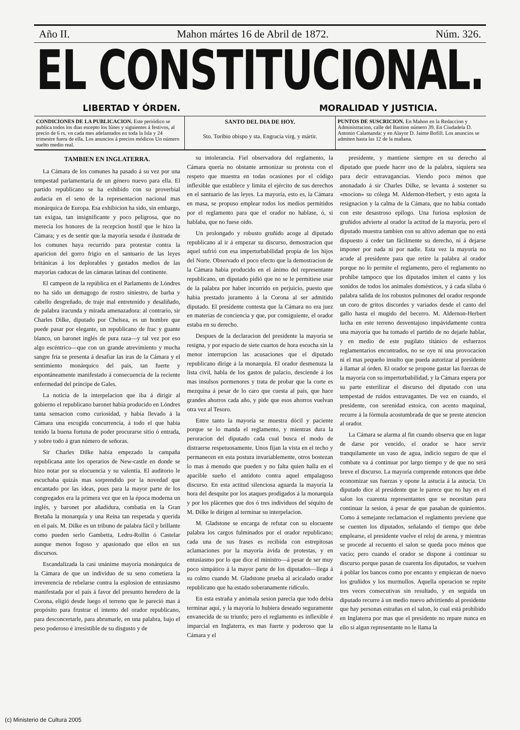Año II. Mahon mártes 16 de Abril de 1872. Núm. 326.
EL CONSTITUCIONAL.
LIBERTAD Y ÓRDEN. MORALIDAD Y JUSTICIA.
CONDICIONES DE LA PUBLICACION. Este periódico se publica todos los dias escepto los lúnes y siguientes á festivos, al precio de 6 rs. vn cada mes adelantados en toda la Isla y 24 trimestre fuera de ella. Los anuncios á precios módicos Un número suelto medio real.
SANTO DEL DIA DE HOY.
Sto. Toribio obispo y sta. Engracia virg. y mártir.
PUNTOS DE SUSCRICION. En Mahon en la Redaccion y Administracion, calle del Bastion número 39. En Ciudadela D. Antonio Calamanda: y en Alayor D. Jaime Bofill. Los anuncios se admiten hasta las 12 de la mañana.
TAMBIEN EN INGLATERRA.
La Cámara de los comunes ha pasado á su vez por una tempestad parlamentaria de un género nuevo para ella. El partido republicano se ha exhibido con su proverbial audacia en el seno de la representacion nacional mas monárquica de Europa. Esa exhibicion ha sido, sin embargo, tan exigua, tan insignificante y poco peligrosa, que no merecia los honores de la recepcion hostil que le hizo la Cámara; y es de sentir que la mayoría sesuda é ilustrada de los comunes haya recurrido para protestar contra la aparicion del gorro frigio en el santuario de las leyes británicas á los deplorables y gastados medios de las mayorías caducas de las cámaras latinas del continente.
El campeon de la república en el Parlamento de Lóndres no ha sido un demagogo de rostro siniestro, de barba y cabello desgreñado, de traje mal entretenido y desaliñado, de palabra iracunda y mirada amenazadora: al contrario, sir Charles Dilke, diputado por Chelsea, es un hombre que puede pasar por elegante, un republicano de frac y guante blanco, un baronet inglés de pura raza—y tal vez por eso algo escéntrico—que con un grande atrevimiento y mucha sangre fria se presenta á desafiar las iras de la Cámara y el sentimiento monárquico del país, tan fuerte y espontáneamente manifestado á consecuencia de la reciente enfermedad del príncipe de Gales.
La noticia de la interpelacion que iba á dirigir al gobierno el republicano baronet habia producido en Lóndres tanta sensacion como curiosidad, y habia llevado á la Cámara una escogida concurrencia, á todo el que habia tenido la buena fortuna de poder procurarse sitio ó entrada, y sobre todo á gran número de señoras.
Sir Charles Dilke habia empezado la campaña republicana ante los operarios de New-castle en donde se hizo notar por su elocuencia y su valentía. El auditorio le escuchaba quizás mas sorprendido por la novedad que encantado por las ideas, pues para la mayor parte de los congregados era la primera vez que en la época moderna un inglés, y baronet por añadidura, combatia en la Gran Bretaña la monarquía y una Reina tan respetada y querida en el país. M. Dilke es un tribuno de palabra fácil y brillante como pueden serlo Gambetta, Ledru-Rollin ó Castelar aunque menos fogoso y apasionado que ellos en sus discursos.
Escandalizada la casi unánime mayoría monárquica de la Cámara de que un individuo de su seno cometiera la irreverencia de rebelarse contra la esplosion de entusiasmo manifestada por el país á favor del presunto heredero de la Corona, eligió desde luego el terreno que le pareció mas á propósito para frustrar el intento del orador republicano, para desconcertarle, para abrumarle, en una palabra, bajo el peso poderoso é irresistible de su disgusto y de
su intolerancia. Fiel observadora del reglamento, la Cámara queria no obstante armonizar su protesta con el respeto que muestra en todas ocasiones por el código inflexible que establece y limita el ejército de sus derechos en el santuario de las leyes. La mayoría, esto es, la Cámara en masa, se propuso emplear todos los medios permitidos por el reglamento para que el orador no hablase, ó, si hablaba, que no fuese oido.
Un prolongado y robusto gruñido acoge al diputado republicano al ir á empezar su discurso, demostracion que aquel sufrió con esa imperturbabilidad propia de los hijos del Norte. Observado el poco efecto que la demostracion de la Cámara habia producido en el ánimo del representante republicano, un diputado pidió que no se le permitiese usar de la palabra por haber incurrido en perjuicio, puesto que habia prestado juramento á la Corona al ser admitido diputado. El presidente contesta que la Cámara no era juez en materias de conciencia y que, por consiguiente, el orador estaba en su derecho.
Despues de la declaracion del presidente la mayoría se resigna, y por espacio de siete cuartos de hora escucha sin la menor interrupcion las acusaciones que el diputado republicano dirige á la monarquía. El orador desmenuza la lista civil, habla de los gastos de palacio, desciende á los mas insulsos pormenores y trata de probar que la corte es mezquina á pesar de lo caro que cuesta al país, que hace grandes ahorros cada año, y pide que esos ahorros vuelvan otra vez al Tesoro.
Entre tanto la mayoría se muestra dócil y paciente porque se lo manda el reglamento, y mientras dura la peroracion del diputado cada cual busca el modo de distraerse respetuosamente. Unos fijan la vista en el techo y permanecen en esta postura invariablemente, otros bostezan lo mas á menudo que pueden y no falta quien halla en el apacible sueño el antídoto contra aquel empalagoso discurso. En esta actitud silenciosa aguarda la mayoría la hora del desquite por los ataques prodigados á la monarquía y por los plácemes que dos ó tres individuos del séquito de M. Dilke le dirigen al terminar su interpelacion.
M. Gladstone se encarga de refutar con su elocuente palabra los cargos fulminados por el orador republicano; cada una de sus frases es recibida con estrepitosas aclamaciones por la mayoría ávida de protestas, y en entusiasmo por lo que dice el ministro—á pesar de ser muy poco simpático á la mayor parte de los diputados—llega á su colmo cuando M. Gladstone prueba al acicalado orador republicano que ha estado soberanamente ridículo.
En esta estraña y anómala sesion parecia que todo debia terminar aquí, y la mayoría lo hubiera deseado seguramente envanecida de su triunfo; pero el reglamento es inflexible é imparcial en Inglaterra, es mas fuerte y poderoso que la Cámara y el
presidente, y mantiene siempre en su derecho al diputado que puede hacer uso de la palabra, siquiera sea para decir estravagancias. Viendo poco ménos que anonadado á sir Charles Dilke, se levanta á sostener su «mocion» su cólega M. Aldernon-Herbert, y esto agota la resignacion y la calma de la Cámara, que no habia contado con este desastroso epílogo. Una furiosa esplosion de gruñidos advierte al orador la actitud de la mayoría, pero el diputado muestra tambien con su altivo ademan que no está dispuesto á ceder tan fácilmente su derecho, ni á dejarse imponer por nada ni por nadie. Esta vez la mayoría no acude al presidente para que retire la palabra al orador porque no lo permite el reglamento, pero el reglamento no prohibe tampoco que los diputados imiten el canto y los sonidos de todos los animales domésticos, y á cada sílaba ó palabra salida de los robustos pulmones del orador responde un coro de gritos discordes y variados desde el canto del gallo hasta el mugido del becerro. M. Aldernon-Herbert lucha en este terreno desventajoso impávidamente contra una mayoría que ha tomado el partido de no dejarle hablar, y en medio de este pugilato titánico de esfuerzos reglamentarios encontrados, no se oye ni una provocacion ni el mas pequeño insulto que pueda autorizar al presidente á llamar al órden. El orador se propone gastar las fuerzas de la mayoría con su imperturbabilidad, y la Cámara espera por su parte esterilizar el discurso del diputado con una tempestad de ruidos estravagantes. De vez en cuando, el presidente, con serenidad estoica, con acento maquinal, recurre á la fórmula acostumbrada de que se preste atencion al orador.
La Cámara se alarma al fin cuando observa que en lugar de darse por vencido, el orador se hace servir tranquilamente un vaso de agua, indicio seguro de que el combate va á continuar por largo tiempo y de que no será breve el discurso. La mayoría comprende entonces que debe economizar sus fuerzas y opone la astucia á la astucia. Un diputado dice al presidente que le parece que no hay en el salon los cuarenta representantes que se necesitan para continuar la sesion, á pesar de que pasaban de quinientos. Como á semejante reclamacion el reglamento previene que se cuenten los diputados, señalando el tiempo que debe emplearse, el presidente vuelve el reloj de arena, y mientras se procede al recuento el salon se queda poco ménos que vacío; pero cuando el orador se dispone á continuar su discurso porque pasan de cuarenta los diputados, se vuelven á poblar los bancos como por encanto y empiezan de nuevo los gruñidos y los murmullos. Aquella operacion se repite tres veces consecutivas sin resultado, y en seguida un diputado recurre á un medio nuevo advirtiendo al presidente que hay personas estrañas en el salon, lo cual está prohibido en Inglaterra por mas que el presidente no repare nunca en ello si algun representante no le llama la
(c) Ministerio de Cultura 2005